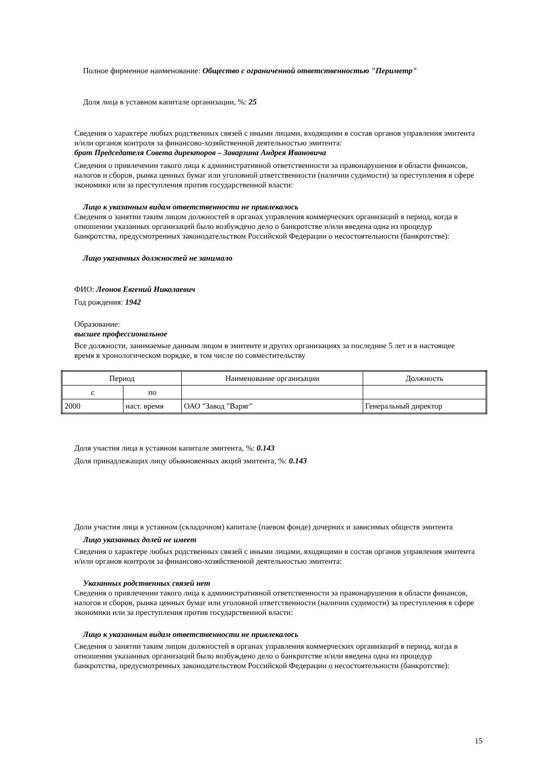Полное фирменное наименование: Общество с ограниченной ответственностью "Периметр"
Доля лица в уставном капитале организации, %: 25
Сведения о характере любых родственных связей с иными лицами, входящими в состав органов управления эмитента и/или органов контроля за финансово-хозяйственной деятельностью эмитента:
брат Председателя Совета директоров – Заварзина Андрея Ивановича
Сведения о привлечении такого лица к административной ответственности за правонарушения в области финансов, налогов и сборов, рынка ценных бумаг или уголовной ответственности (наличии судимости) за преступления в сфере экономики или за преступления против государственной власти:
Лицо к указанным видам ответственности не привлекалось
Сведения о занятии таким лицом должностей в органах управления коммерческих организаций в период, когда в отношении указанных организаций было возбуждено дело о банкротстве и/или введена одна из процедур банкротства, предусмотренных законодательством Российской Федерации о несостоятельности (банкротстве):
Лицо указанных должностей не занимало
ФИО: Леонов Евгений Николаевич
Год рождения: 1942
Образование:
высшее профессиональное
Все должности, занимаемые данным лицом в эмитенте и других организациях за последние 5 лет и в настоящее время в хронологическом порядке, в том числе по совместительству
| Период | | Наименование организации | Должность |
| --- | --- | --- | --- |
| с | по | | |
| 2000 | наст. время | ОАО "Завод "Варяг" | Генеральный директор |
Доля участия лица в уставном капитале эмитента, %: 0.143
Доля принадлежащих лицу обыкновенных акций эмитента, %: 0.143
Доли участия лица в уставном (складочном) капитале (паевом фонде) дочерних и зависимых обществ эмитента
Лицо указанных долей не имеет
Сведения о характере любых родственных связей с иными лицами, входящими в состав органов управления эмитента и/или органов контроля за финансово-хозяйственной деятельностью эмитента:
Указанных родственных связей нет
Сведения о привлечении такого лица к административной ответственности за правонарушения в области финансов, налогов и сборов, рынка ценных бумаг или уголовной ответственности (наличии судимости) за преступления в сфере экономики или за преступления против государственной власти:
Лицо к указанным видам ответственности не привлекалось
Сведения о занятии таким лицом должностей в органах управления коммерческих организаций в период, когда в отношении указанных организаций было возбуждено дело о банкротстве и/или введена одна из процедур банкротства, предусмотренных законодательством Российской Федерации о несостоятельности (банкротстве):
15